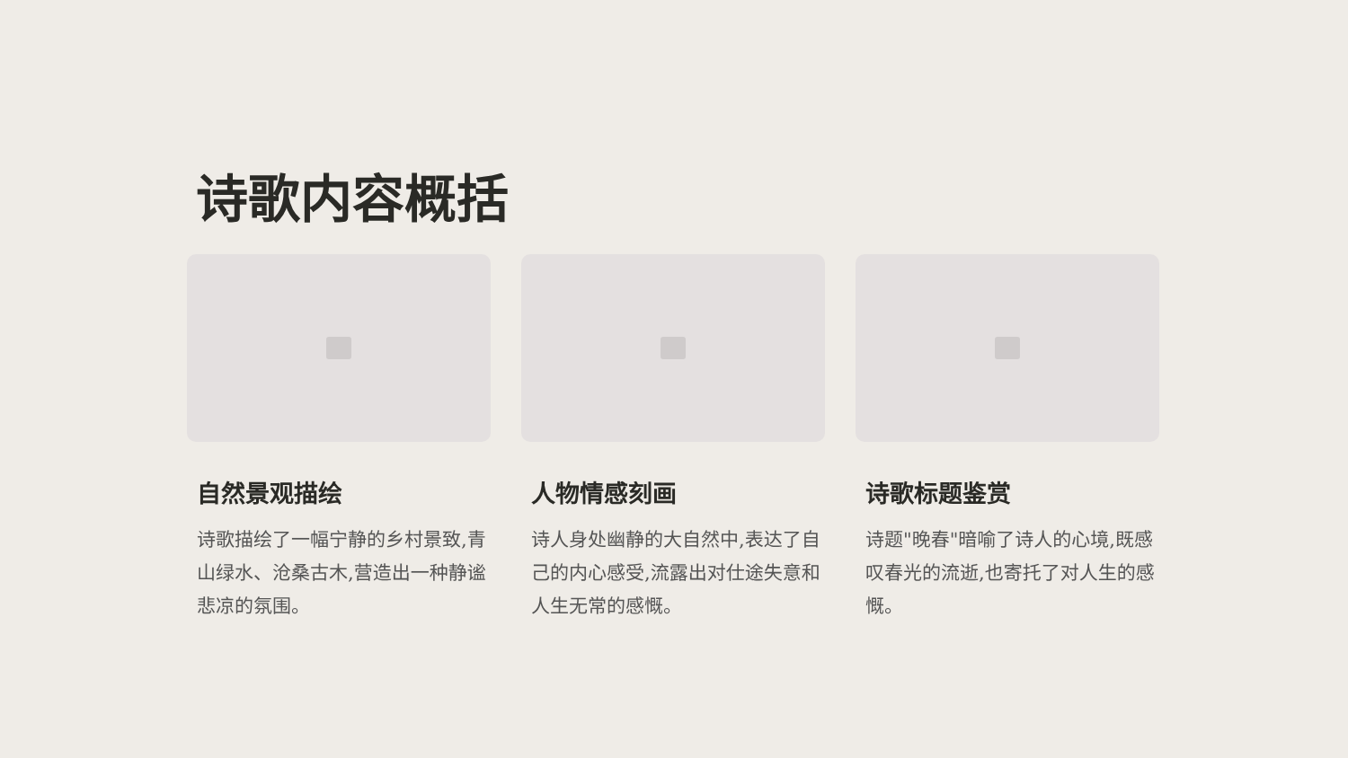诗歌内容概括
自然景观描绘
诗歌描绘了一幅宁静的乡村景致,青山绿水、沧桑古木,营造出一种静谧悲凉的氛围。
人物情感刻画
诗人身处幽静的大自然中,表达了自己的内心感受,流露出对仕途失意和人生无常的感慨。
诗歌标题鉴赏
诗题"晚春"暗喻了诗人的心境,既感叹春光的流逝,也寄托了对人生的感慨。